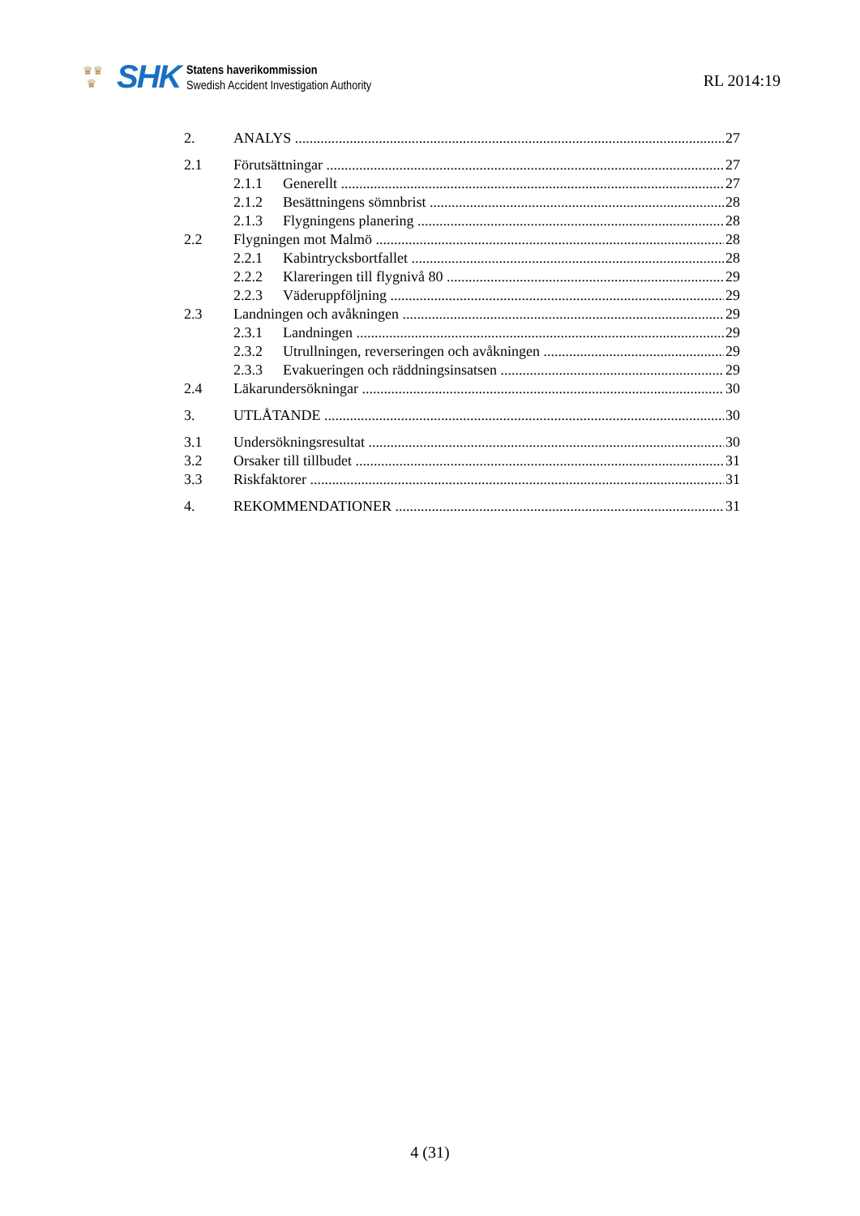♛♛
♛
SHK
Statens haverikommission
Swedish Accident Investigation Authority
RL 2014:19
2. ANALYS 27
2.1 Förutsättningar 27
2.1.1 Generellt 27
2.1.2 Besättningens sömnbrist 28
2.1.3 Flygningens planering 28
2.2 Flygningen mot Malmö 28
2.2.1 Kabintrycksbortfallet 28
2.2.2 Klareringen till flygnivå 80 29
2.2.3 Väderuppföljning 29
2.3 Landningen och avåkningen 29
2.3.1 Landningen 29
2.3.2 Utrullningen, reverseringen och avåkningen 29
2.3.3 Evakueringen och räddningsinsatsen 29
2.4 Läkarundersökningar 30
3. UTLÅTANDE 30
3.1 Undersökningsresultat 30
3.2 Orsaker till tillbudet 31
3.3 Riskfaktorer 31
4. REKOMMENDATIONER 31
4 (31)